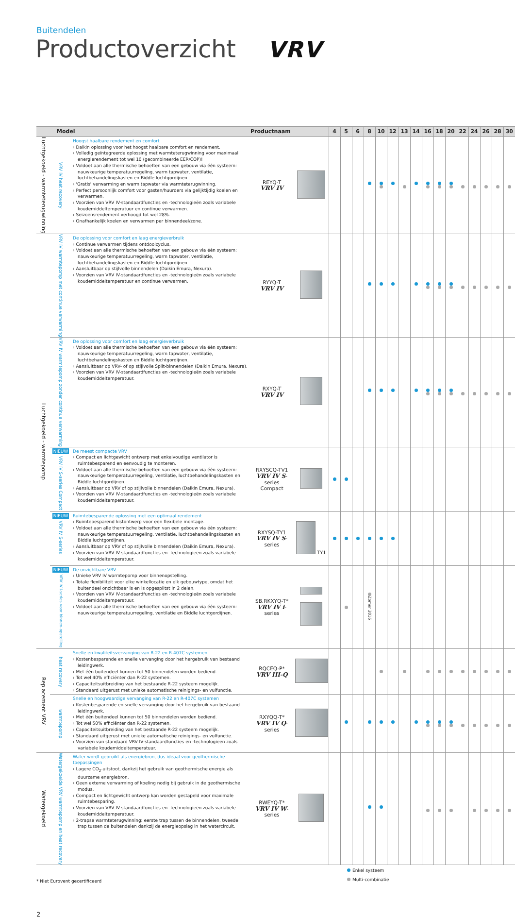Buitendelen
Productoverzicht VRV
| Model | | | Productnaam | | 4 | 5 | 6 | 8 | 10 | 12 | 13 | 14 | 16 | 18 | 20 | 22 | 24 | 26 | 28 | 30 |
| --- | --- | --- | --- | --- | --- | --- | --- | --- | --- | --- | --- | --- | --- | --- | --- | --- | --- | --- | --- | --- |
| Luchtgekoeld - warmteterugwinning | VRV IV heat recovery | Hoogst haalbare rendement en comfort › Daikin oplossing voor het hoogst haalbare comfort en rendement. › Volledig geïntegreerde oplossing met warmteterugwinning voor maximaal energierendement tot wel 10 (gecombineerde EER/COP)! › Voldoet aan alle thermische behoeften van een gebouw via één systeem: nauwkeurige temperatuurregeling, warm tapwater, ventilatie, luchtbehandelingskasten en Biddle luchtgordijnen. › 'Gratis' verwarming en warm tapwater via warmteterugwinning. › Perfect persoonlijk comfort voor gasten/huurders via gelijktijdig koelen en verwarmen. › Voorzien van VRV IV-standaardfuncties en -technologieën zoals variabele koudemiddeltemperatuur en continue verwarmen. › Seizoensrendement verhoogd tot wel 28%. › Onafhankelijk koelen en verwarmen per binnendeel/zone. | REYQ-T VRV IV | | | | | | | | | | | | | | | | | |
| Luchtgekoeld - warmtepomp | VRV IV warmtepomp met continue verwarming | De oplossing voor comfort en laag energieverbruik › Continue verwarmen tijdens ontdooicyclus. › Voldoet aan alle thermische behoeften van een gebouw via één systeem: nauwkeurige temperatuurregeling, warm tapwater, ventilatie, luchtbehandelingskasten en Biddle luchtgordijnen. › Aansluitbaar op stijlvolle binnendelen (Daikin Emura, Nexura). › Voorzien van VRV IV-standaardfuncties en -technologieën zoals variabele koudemiddeltemperatuur en continue verwarmen. | RYYQ-T VRV IV | | | | | | | | | | | | | | | | | |
| | VRV IV warmtepomp zonder continue verwarming | De oplossing voor comfort en laag energieverbruik › Voldoet aan alle thermische behoeften van een gebouw via één systeem: nauwkeurige temperatuurregeling, warm tapwater, ventilatie, luchtbehandelingskasten en Biddle luchtgordijnen. › Aansluitbaar op VRV- of op stijlvolle Split-binnendelen (Daikin Emura, Nexura). › Voorzien van VRV IV-standaardfuncties en -technologieën zoals variabele koudemiddeltemperatuur. | RXYQ-T VRV IV | | | | | | | | | | | | | | | | | |
| | NIEUW VRV IV S-series Compact | De meest compacte VRV › Compact en lichtgewicht ontwerp met enkelvoudige ventilator is ruimtebesparend en eenvoudig te monteren. › Voldoet aan alle thermische behoeften van een gebouw via één systeem: nauwkeurige temperatuurregeling, ventilatie, luchtbehandelingskasten en Biddle luchtgordijnen. › Aansluitbaar op VRV of op stijlvolle binnendelen (Daikin Emura, Nexura). › Voorzien van VRV IV-standaardfuncties en -technologieën zoals variabele koudemiddeltemperatuur. | RXYSCQ-TV1 VRV IV S -series Compact | | | | | | | | | | | | | | | | | |
| | NIEUW VRV IV S-series | Ruimtebesparende oplossing met een optimaal rendement › Ruimtebesparend kistontwerp voor een flexibele montage. › Voldoet aan alle thermische behoeften van een gebouw via één systeem: nauwkeurige temperatuurregeling, ventilatie, luchtbehandelingskasten en Biddle luchtgordijnen. › Aansluitbaar op VRV of op stijlvolle binnendelen (Daikin Emura, Nexura). › Voorzien van VRV IV-standaardfuncties en -technologieën zoals variabele koudemiddeltemperatuur. | RXYSQ-TY1 VRV IV S -series | TY1 | | | | | | | | | | | | | | | | |
| | NIEUW VRV IV i-series voor binnen-opstelling | De onzichtbare VRV › Unieke VRV IV warmtepomp voor binnenopstelling. › Totale flexibiliteit voor elke winkellocatie en elk gebouwtype, omdat het buitendeel onzichtbaar is en is opgesplitst in 2 delen. › Voorzien van VRV IV-standaardfuncties en -technologieën zoals variabele koudemiddeltemperatuur. › Voldoet aan alle thermische behoeften van een gebouw via één systeem: nauwkeurige temperatuurregeling, ventilatie en Biddle luchtgordijnen. | SB.RKXYQ-T* VRV IV i -series | | | | | Zomer 2016 | | | | | | | | | | | | |
| Replacement VRV | heat recovery | Snelle en kwaliteitsvervanging van R-22 en R-407C systemen › Kostenbesparende en snelle vervanging door het hergebruik van bestaand leidingwerk. › Met één buitendeel kunnen tot 50 binnendelen worden bediend. › Tot wel 40% efficiënter dan R-22 systemen. › Capaciteitsuitbreiding van het bestaande R-22 systeem mogelijk. › Standaard uitgerust met unieke automatische reinigings- en vulfunctie. | RQCEQ-P* VRV III-Q | | | | | | | | | | | | | | | | | |
| | warmtepomp | Snelle en hoogwaardige vervanging van R-22 en R-407C systemen › Kostenbesparende en snelle vervanging door het hergebruik van bestaand leidingwerk. › Met één buitendeel kunnen tot 50 binnendelen worden bediend. › Tot wel 50% efficiënter dan R-22 systemen. › Capaciteitsuitbreiding van het bestaande R-22 systeem mogelijk. › Standaard uitgerust met unieke automatische reinigings- en vulfunctie. › Voorzien van standaard VRV IV-standaardfuncties en -technologieën zoals variabele koudemiddeltemperatuur. | RXYQQ-T* VRV IV Q -series | | | | | | | | | | | | | | | | | |
| Watergekoeld | Watergekoelde VRV warmtepomp en heat recovery | Water wordt gebruikt als energiebron, dus ideaal voor geothermische toepassingen › Lagere CO<sub>2</sub>-uitstoot, dankzij het gebruik van geothermische energie als duurzame energiebron. › Geen externe verwarming of koeling nodig bij gebruik in de geothermische modus. › Compact en lichtgewicht ontwerp kan worden gestapeld voor maximale ruimtebesparing. › Voorzien van VRV IV-standaardfuncties en -technologieën zoals variabele koudemiddeltemperatuur. › 2-trapse warmteterugwinning: eerste trap tussen de binnendelen, tweede trap tussen de buitendelen dankzij de energieopslag in het watercircuit. | RWEYQ-T* VRV IV W -series | | | | | | | | | | | | | | | | | |
* Niet Eurovent gecertificeerd
Enkel systeem
Multi-combinatie
2